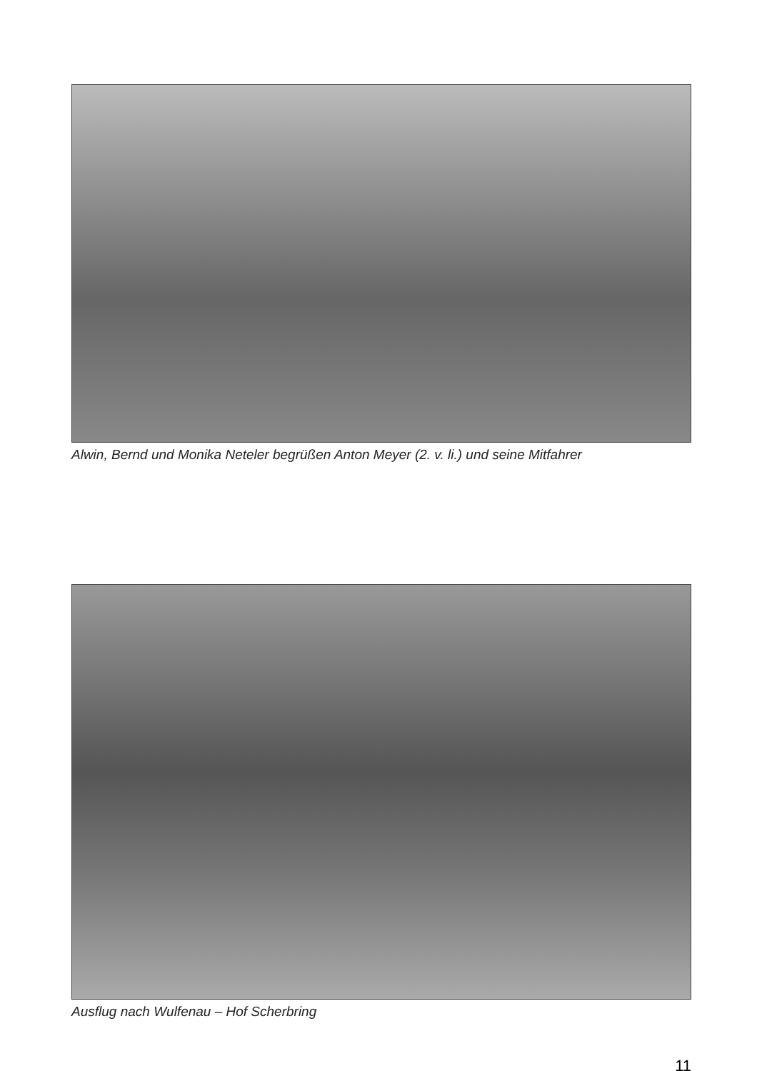Alwin, Bernd und Monika Neteler begrüßen Anton Meyer (2. v. li.) und seine Mitfahrer
Ausflug nach Wulfenau – Hof Scherbring
11